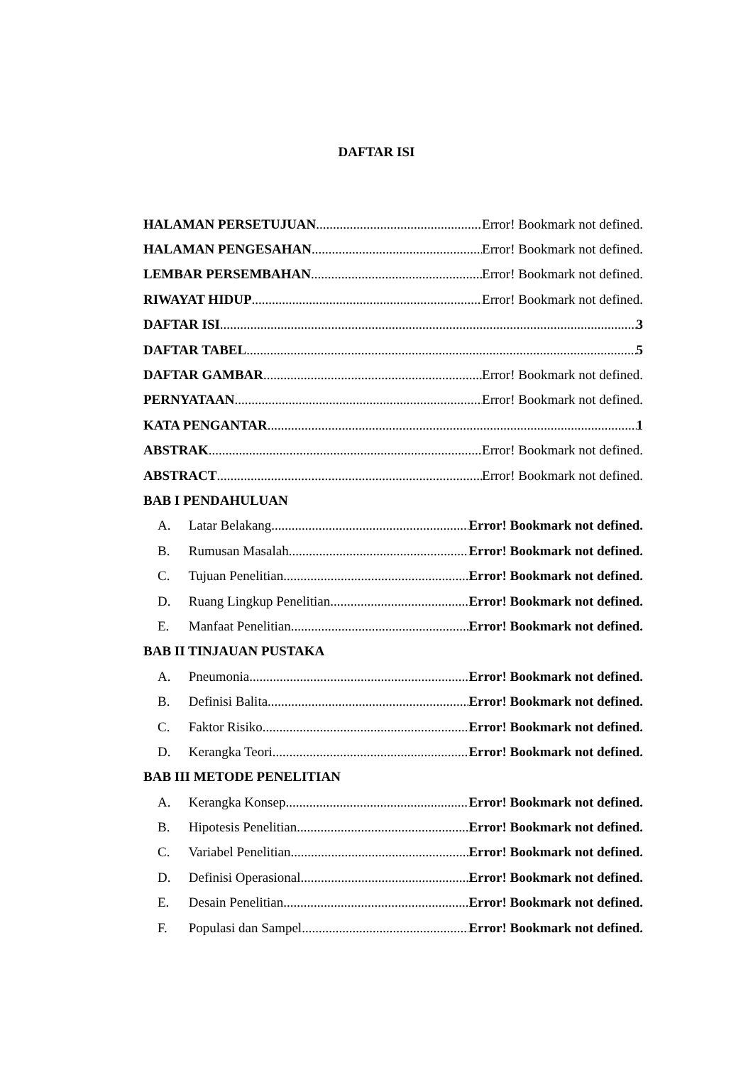DAFTAR ISI
HALAMAN PERSETUJUAN Error! Bookmark not defined.
HALAMAN PENGESAHAN Error! Bookmark not defined.
LEMBAR PERSEMBAHAN Error! Bookmark not defined.
RIWAYAT HIDUP Error! Bookmark not defined.
DAFTAR ISI 3
DAFTAR TABEL 5
DAFTAR GAMBAR Error! Bookmark not defined.
PERNYATAAN Error! Bookmark not defined.
KATA PENGANTAR 1
ABSTRAK Error! Bookmark not defined.
ABSTRACT Error! Bookmark not defined.
BAB I PENDAHULUAN
A. Latar Belakang Error! Bookmark not defined.
B. Rumusan Masalah Error! Bookmark not defined.
C. Tujuan Penelitian Error! Bookmark not defined.
D. Ruang Lingkup Penelitian Error! Bookmark not defined.
E. Manfaat Penelitian Error! Bookmark not defined.
BAB II TINJAUAN PUSTAKA
A. Pneumonia Error! Bookmark not defined.
B. Definisi Balita Error! Bookmark not defined.
C. Faktor Risiko Error! Bookmark not defined.
D. Kerangka Teori Error! Bookmark not defined.
BAB III METODE PENELITIAN
A. Kerangka Konsep Error! Bookmark not defined.
B. Hipotesis Penelitian Error! Bookmark not defined.
C. Variabel Penelitian Error! Bookmark not defined.
D. Definisi Operasional Error! Bookmark not defined.
E. Desain Penelitian Error! Bookmark not defined.
F. Populasi dan Sampel Error! Bookmark not defined.